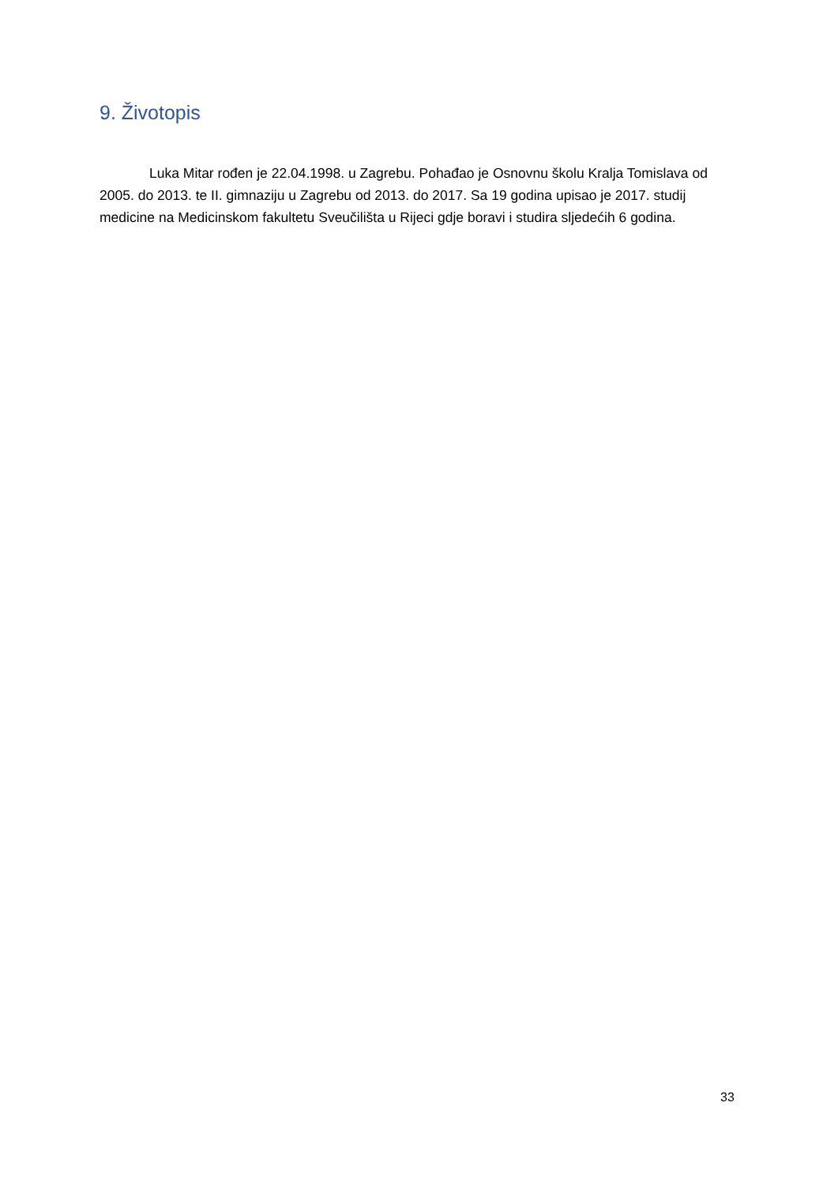9. Životopis
Luka Mitar rođen je 22.04.1998. u Zagrebu. Pohađao je Osnovnu školu Kralja Tomislava od 2005. do 2013. te II. gimnaziju u Zagrebu od 2013. do 2017. Sa 19 godina upisao je 2017. studij medicine na Medicinskom fakultetu Sveučilišta u Rijeci gdje boravi i studira sljedećih 6 godina.
33